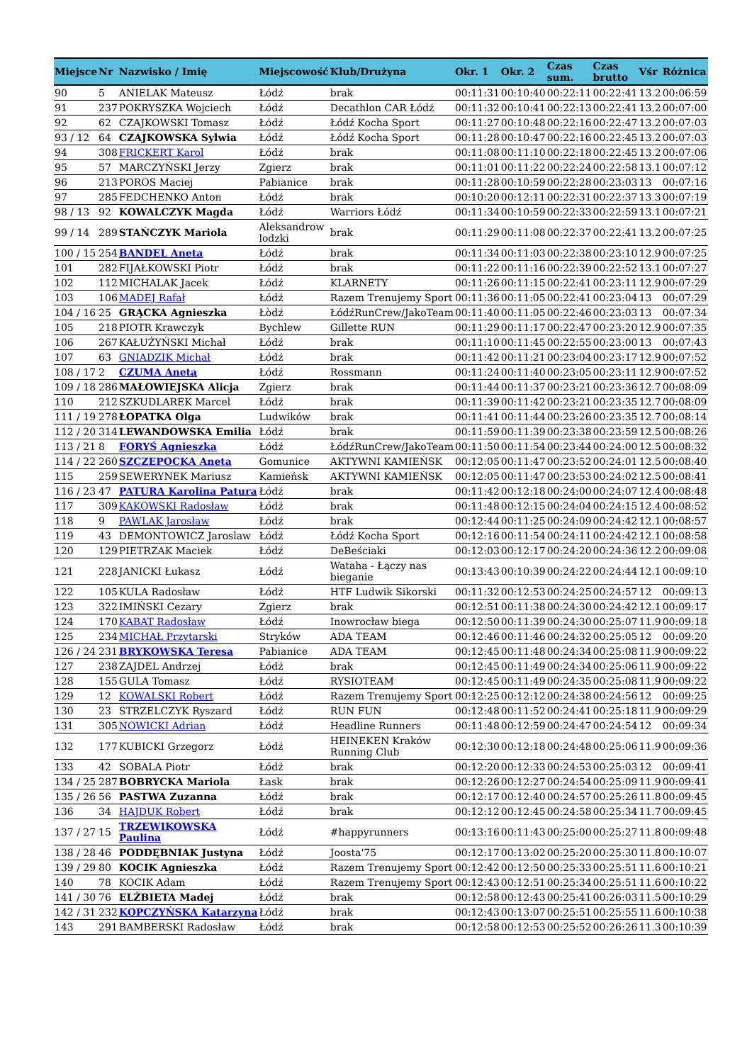| Miejsce | Nr | Nazwisko / Imię | Miejscowość | Klub/Drużyna | Okr. 1 | Okr. 2 | Czas sum. | Czas brutto | Vśr | Różnica |
| --- | --- | --- | --- | --- | --- | --- | --- | --- | --- | --- |
| 90 | 5 | ANIELAK Mateusz | Łódź | brak | 00:11:31 | 00:10:40 | 00:22:11 | 00:22:41 | 13.2 | 00:06:59 |
| 91 | 237 | POKRYSZKA Wojciech | Łódź | Decathlon CAR Łódź | 00:11:32 | 00:10:41 | 00:22:13 | 00:22:41 | 13.2 | 00:07:00 |
| 92 | 62 | CZAJKOWSKI Tomasz | Łódź | Łódź Kocha Sport | 00:11:27 | 00:10:48 | 00:22:16 | 00:22:47 | 13.2 | 00:07:03 |
| 93 / 12 | 64 | CZAJKOWSKA Sylwia | Łódź | Łódź Kocha Sport | 00:11:28 | 00:10:47 | 00:22:16 | 00:22:45 | 13.2 | 00:07:03 |
| 94 | 308 | FRICKERT Karol | Łódź | brak | 00:11:08 | 00:11:10 | 00:22:18 | 00:22:45 | 13.2 | 00:07:06 |
| 95 | 57 | MARCZYŃSKI Jerzy | Zgierz | brak | 00:11:01 | 00:11:22 | 00:22:24 | 00:22:58 | 13.1 | 00:07:12 |
| 96 | 213 | POROS Maciej | Pabianice | brak | 00:11:28 | 00:10:59 | 00:22:28 | 00:23:03 | 13 | 00:07:16 |
| 97 | 285 | FEDCHENKO Anton | Łódź | brak | 00:10:20 | 00:12:11 | 00:22:31 | 00:22:37 | 13.3 | 00:07:19 |
| 98 / 13 | 92 | KOWALCZYK Magda | Łódź | Warriors Łódź | 00:11:34 | 00:10:59 | 00:22:33 | 00:22:59 | 13.1 | 00:07:21 |
| 99 / 14 | 289 | STAŃCZYK Mariola | Aleksandrow lodzki | brak | 00:11:29 | 00:11:08 | 00:22:37 | 00:22:41 | 13.2 | 00:07:25 |
| 100 / 15 | 254 | BANDEL Aneta | Łódź | brak | 00:11:34 | 00:11:03 | 00:22:38 | 00:23:10 | 12.9 | 00:07:25 |
| 101 | 282 | FIJAŁKOWSKI Piotr | Łódź | brak | 00:11:22 | 00:11:16 | 00:22:39 | 00:22:52 | 13.1 | 00:07:27 |
| 102 | 112 | MICHALAK Jacek | Łódź | KLARNETY | 00:11:26 | 00:11:15 | 00:22:41 | 00:23:11 | 12.9 | 00:07:29 |
| 103 | 106 | MADEJ Rafał | Łódź | Razem Trenujemy Sport | 00:11:36 | 00:11:05 | 00:22:41 | 00:23:04 | 13 | 00:07:29 |
| 104 / 16 | 25 | GRĄCKA Agnieszka | Łòdź | ŁódźRunCrew/JakoTeam | 00:11:40 | 00:11:05 | 00:22:46 | 00:23:03 | 13 | 00:07:34 |
| 105 | 218 | PIOTR Krawczyk | Bychlew | Gillette RUN | 00:11:29 | 00:11:17 | 00:22:47 | 00:23:20 | 12.9 | 00:07:35 |
| 106 | 267 | KAŁUŻYŃSKI Michał | Łódź | brak | 00:11:10 | 00:11:45 | 00:22:55 | 00:23:00 | 13 | 00:07:43 |
| 107 | 63 | GNIADZIK Michał | Łódź | brak | 00:11:42 | 00:11:21 | 00:23:04 | 00:23:17 | 12.9 | 00:07:52 |
| 108 / 17 | 2 | CZUMA Aneta | Łódź | Rossmann | 00:11:24 | 00:11:40 | 00:23:05 | 00:23:11 | 12.9 | 00:07:52 |
| 109 / 18 | 286 | MAŁOWIEJSKA Alicja | Zgierz | brak | 00:11:44 | 00:11:37 | 00:23:21 | 00:23:36 | 12.7 | 00:08:09 |
| 110 | 212 | SZKUDLAREK Marcel | Łódź | brak | 00:11:39 | 00:11:42 | 00:23:21 | 00:23:35 | 12.7 | 00:08:09 |
| 111 / 19 | 278 | ŁOPATKA Olga | Ludwików | brak | 00:11:41 | 00:11:44 | 00:23:26 | 00:23:35 | 12.7 | 00:08:14 |
| 112 / 20 | 314 | LEWANDOWSKA Emilia | Łódź | brak | 00:11:59 | 00:11:39 | 00:23:38 | 00:23:59 | 12.5 | 00:08:26 |
| 113 / 21 | 8 | FORYŚ Agnieszka | Łódź | ŁódźRunCrew/JakoTeam | 00:11:50 | 00:11:54 | 00:23:44 | 00:24:00 | 12.5 | 00:08:32 |
| 114 / 22 | 260 | SZCZEPOCKA Aneta | Gomunice | AKTYWNI KAMIEŃSK | 00:12:05 | 00:11:47 | 00:23:52 | 00:24:01 | 12.5 | 00:08:40 |
| 115 | 259 | SEWERYNEK Mariusz | Kamieńsk | AKTYWNI KAMIEŃSK | 00:12:05 | 00:11:47 | 00:23:53 | 00:24:02 | 12.5 | 00:08:41 |
| 116 / 23 | 47 | PATURA Karolina Patura | Łódź | brak | 00:11:42 | 00:12:18 | 00:24:00 | 00:24:07 | 12.4 | 00:08:48 |
| 117 | 309 | KAKOWSKI Radosław | Łódź | brak | 00:11:48 | 00:12:15 | 00:24:04 | 00:24:15 | 12.4 | 00:08:52 |
| 118 | 9 | PAWLAK Jarosław | Łódź | brak | 00:12:44 | 00:11:25 | 00:24:09 | 00:24:42 | 12.1 | 00:08:57 |
| 119 | 43 | DEMONTOWICZ Jaroslaw | Łódź | Łódź Kocha Sport | 00:12:16 | 00:11:54 | 00:24:11 | 00:24:42 | 12.1 | 00:08:58 |
| 120 | 129 | PIETRZAK Maciek | Łódź | DeBeściaki | 00:12:03 | 00:12:17 | 00:24:20 | 00:24:36 | 12.2 | 00:09:08 |
| 121 | 228 | JANICKI Łukasz | Łódź | Wataha - Łączy nas bieganie | 00:13:43 | 00:10:39 | 00:24:22 | 00:24:44 | 12.1 | 00:09:10 |
| 122 | 105 | KULA Radosław | Łódź | HTF Ludwik Sikorski | 00:11:32 | 00:12:53 | 00:24:25 | 00:24:57 | 12 | 00:09:13 |
| 123 | 322 | IMIŃSKI Cezary | Zgierz | brak | 00:12:51 | 00:11:38 | 00:24:30 | 00:24:42 | 12.1 | 00:09:17 |
| 124 | 170 | KABAT Radosław | Łódź | Inowrocław biega | 00:12:50 | 00:11:39 | 00:24:30 | 00:25:07 | 11.9 | 00:09:18 |
| 125 | 234 | MICHAŁ Przytarski | Stryków | ADA TEAM | 00:12:46 | 00:11:46 | 00:24:32 | 00:25:05 | 12 | 00:09:20 |
| 126 / 24 | 231 | BRYKOWSKA Teresa | Pabianice | ADA TEAM | 00:12:45 | 00:11:48 | 00:24:34 | 00:25:08 | 11.9 | 00:09:22 |
| 127 | 238 | ZAJDEL Andrzej | Łódź | brak | 00:12:45 | 00:11:49 | 00:24:34 | 00:25:06 | 11.9 | 00:09:22 |
| 128 | 155 | GULA Tomasz | Łódź | RYSIOTEAM | 00:12:45 | 00:11:49 | 00:24:35 | 00:25:08 | 11.9 | 00:09:22 |
| 129 | 12 | KOWALSKI Robert | Łódź | Razem Trenujemy Sport | 00:12:25 | 00:12:12 | 00:24:38 | 00:24:56 | 12 | 00:09:25 |
| 130 | 23 | STRZELCZYK Ryszard | Łódź | RUN FUN | 00:12:48 | 00:11:52 | 00:24:41 | 00:25:18 | 11.9 | 00:09:29 |
| 131 | 305 | NOWICKI Adrian | Łódź | Headline Runners | 00:11:48 | 00:12:59 | 00:24:47 | 00:24:54 | 12 | 00:09:34 |
| 132 | 177 | KUBICKI Grzegorz | Łódź | HEINEKEN Kraków Running Club | 00:12:30 | 00:12:18 | 00:24:48 | 00:25:06 | 11.9 | 00:09:36 |
| 133 | 42 | SOBALA Piotr | Łódź | brak | 00:12:20 | 00:12:33 | 00:24:53 | 00:25:03 | 12 | 00:09:41 |
| 134 / 25 | 287 | BOBRYCKA Mariola | Łask | brak | 00:12:26 | 00:12:27 | 00:24:54 | 00:25:09 | 11.9 | 00:09:41 |
| 135 / 26 | 56 | PASTWA Zuzanna | Łódź | brak | 00:12:17 | 00:12:40 | 00:24:57 | 00:25:26 | 11.8 | 00:09:45 |
| 136 | 34 | HAJDUK Robert | Łódź | brak | 00:12:12 | 00:12:45 | 00:24:58 | 00:25:34 | 11.7 | 00:09:45 |
| 137 / 27 | 15 | TRZEWIKOWSKA Paulina | Łódź | #happyrunners | 00:13:16 | 00:11:43 | 00:25:00 | 00:25:27 | 11.8 | 00:09:48 |
| 138 / 28 | 46 | PODDĘBNIAK Justyna | Łódź | Joosta'75 | 00:12:17 | 00:13:02 | 00:25:20 | 00:25:30 | 11.8 | 00:10:07 |
| 139 / 29 | 80 | KOCIK Agnieszka | Łódź | Razem Trenujemy Sport | 00:12:42 | 00:12:50 | 00:25:33 | 00:25:51 | 11.6 | 00:10:21 |
| 140 | 78 | KOCIK Adam | Łódź | Razem Trenujemy Sport | 00:12:43 | 00:12:51 | 00:25:34 | 00:25:51 | 11.6 | 00:10:22 |
| 141 / 30 | 76 | ELŻBIETA Madej | Łódź | brak | 00:12:58 | 00:12:43 | 00:25:41 | 00:26:03 | 11.5 | 00:10:29 |
| 142 / 31 | 232 | KOPCZYŃSKA Katarzyna | Łódź | brak | 00:12:43 | 00:13:07 | 00:25:51 | 00:25:55 | 11.6 | 00:10:38 |
| 143 | 291 | BAMBERSKI Radosław | Łódź | brak | 00:12:58 | 00:12:53 | 00:25:52 | 00:26:26 | 11.3 | 00:10:39 |